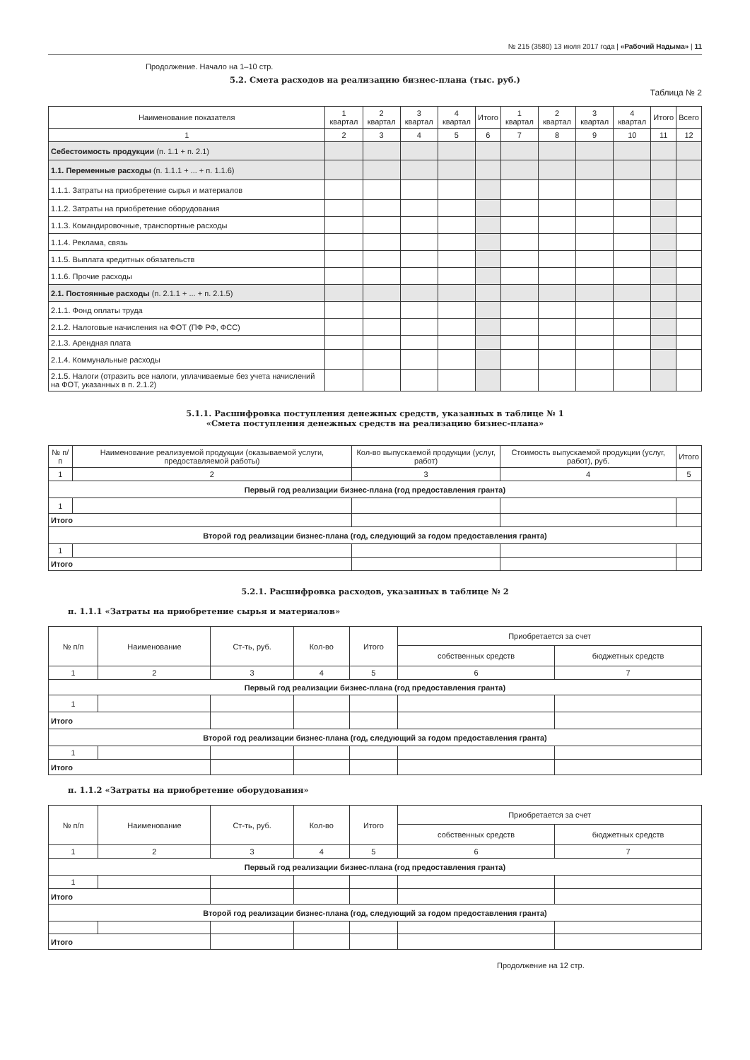№ 215 (3580) 13 июля 2017 года | «Рабочий Надыма» | 11
Продолжение. Начало на 1–10 стр.
5.2. Смета расходов на реализацию бизнес-плана (тыс. руб.)
Таблица № 2
| Наименование показателя | 1 квартал | 2 квартал | 3 квартал | 4 квартал | Итого | 1 квартал | 2 квартал | 3 квартал | 4 квартал | Итого | Всего |
| --- | --- | --- | --- | --- | --- | --- | --- | --- | --- | --- | --- |
| 1 | 2 | 3 | 4 | 5 | 6 | 7 | 8 | 9 | 10 | 11 | 12 |
| Себестоимость продукции (п. 1.1 + п. 2.1) | | | | | | | | | | | |
| 1.1. Переменные расходы (п. 1.1.1 + ... + п. 1.1.6) | | | | | | | | | | | |
| 1.1.1. Затраты на приобретение сырья и материалов | | | | | | | | | | | |
| 1.1.2. Затраты на приобретение оборудования | | | | | | | | | | | |
| 1.1.3. Командировочные, транспортные расходы | | | | | | | | | | | |
| 1.1.4. Реклама, связь | | | | | | | | | | | |
| 1.1.5. Выплата кредитных обязательств | | | | | | | | | | | |
| 1.1.6. Прочие расходы | | | | | | | | | | | |
| 2.1. Постоянные расходы (п. 2.1.1 + ... + п. 2.1.5) | | | | | | | | | | | |
| 2.1.1. Фонд оплаты труда | | | | | | | | | | | |
| 2.1.2. Налоговые начисления на ФОТ (ПФ РФ, ФСС) | | | | | | | | | | | |
| 2.1.3. Арендная плата | | | | | | | | | | | |
| 2.1.4. Коммунальные расходы | | | | | | | | | | | |
| 2.1.5. Налоги (отразить все налоги, уплачиваемые без учета начислений на ФОТ, указанных в п. 2.1.2) | | | | | | | | | | | |
5.1.1. Расшифровка поступления денежных средств, указанных в таблице № 1
«Смета поступления денежных средств на реализацию бизнес-плана»
| № п/п | Наименование реализуемой продукции (оказываемой услуги, предоставляемой работы) | Кол-во выпускаемой продукции (услуг, работ) | Стоимость выпускаемой продукции (услуг, работ), руб. | Итого |
| --- | --- | --- | --- | --- |
| 1 | 2 | 3 | 4 | 5 |
| Первый год реализации бизнес-плана (год предоставления гранта) | | | | |
| 1 | | | | |
| Итого | | | | |
| Второй год реализации бизнес-плана (год, следующий за годом предоставления гранта) | | | | |
| 1 | | | | |
| Итого | | | | |
5.2.1. Расшифровка расходов, указанных в таблице № 2
п. 1.1.1 «Затраты на приобретение сырья и материалов»
| № п/п | Наименование | Ст-ть, руб. | Кол-во | Итого | Приобретается за счет | |
| --- | --- | --- | --- | --- | --- | --- |
| | | | | | собственных средств | бюджетных средств |
| 1 | 2 | 3 | 4 | 5 | 6 | 7 |
| Первый год реализации бизнес-плана (год предоставления гранта) | | | | | | |
| 1 | | | | | | |
| Итого | | | | | | |
| Второй год реализации бизнес-плана (год, следующий за годом предоставления гранта) | | | | | | |
| 1 | | | | | | |
| Итого | | | | | | |
п. 1.1.2 «Затраты на приобретение оборудования»
| № п/п | Наименование | Ст-ть, руб. | Кол-во | Итого | Приобретается за счет | |
| --- | --- | --- | --- | --- | --- | --- |
| | | | | | собственных средств | бюджетных средств |
| 1 | 2 | 3 | 4 | 5 | 6 | 7 |
| Первый год реализации бизнес-плана (год предоставления гранта) | | | | | | |
| 1 | | | | | | |
| Итого | | | | | | |
| Второй год реализации бизнес-плана (год, следующий за годом предоставления гранта) | | | | | | |
| Итого | | | | | | |
Продолжение на 12 стр.